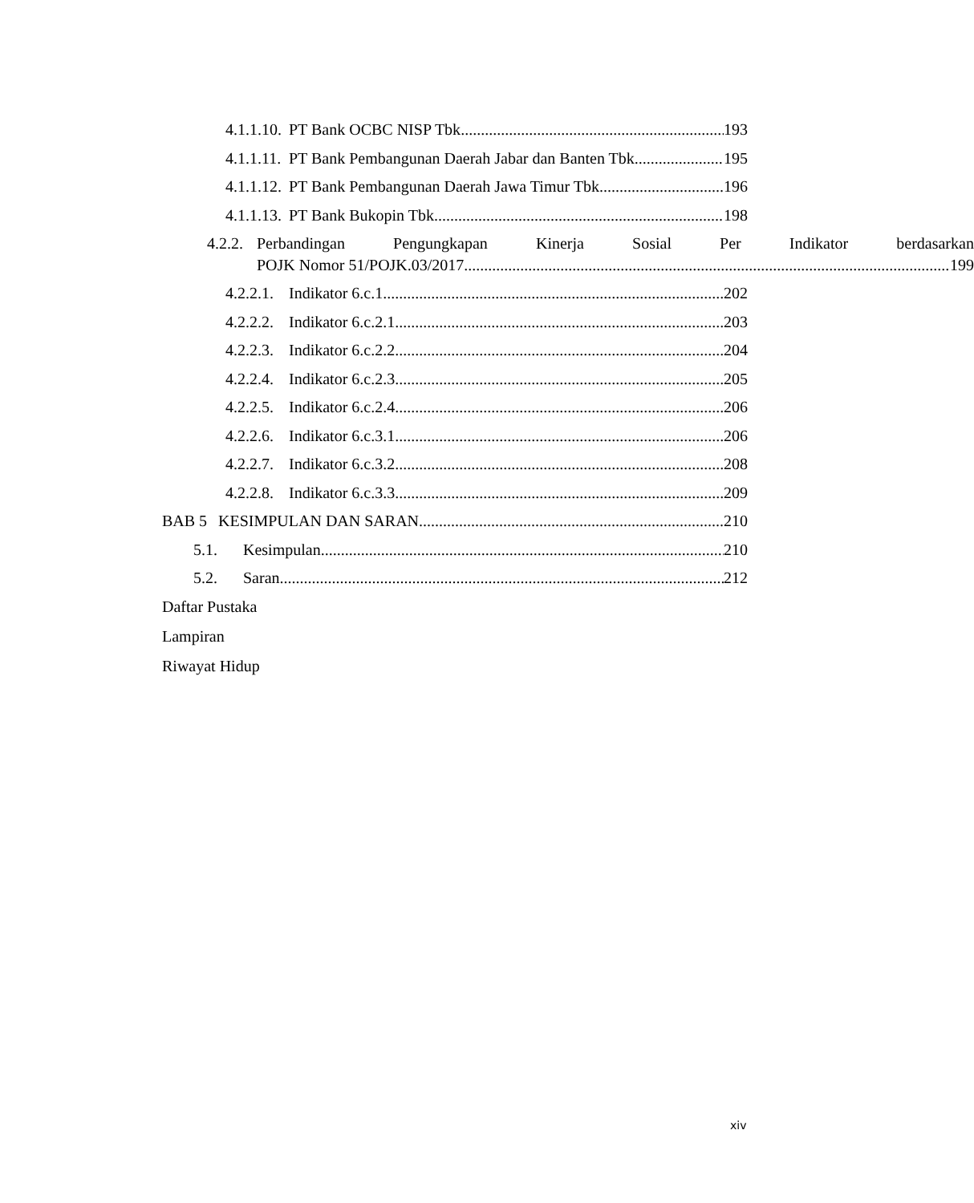4.1.1.10. PT Bank OCBC NISP Tbk 193
4.1.1.11. PT Bank Pembangunan Daerah Jabar dan Banten Tbk 195
4.1.1.12. PT Bank Pembangunan Daerah Jawa Timur Tbk 196
4.1.1.13. PT Bank Bukopin Tbk 198
4.2.2.
Perbandingan Pengungkapan Kinerja Sosial Per Indikator berdasarkan
POJK Nomor 51/POJK.03/2017 199
4.2.2.1. Indikator 6.c.1 202
4.2.2.2. Indikator 6.c.2.1 203
4.2.2.3. Indikator 6.c.2.2 204
4.2.2.4. Indikator 6.c.2.3 205
4.2.2.5. Indikator 6.c.2.4 206
4.2.2.6. Indikator 6.c.3.1 206
4.2.2.7. Indikator 6.c.3.2 208
4.2.2.8. Indikator 6.c.3.3 209
BAB 5 KESIMPULAN DAN SARAN 210
5.1. Kesimpulan 210
5.2. Saran 212
Daftar Pustaka
Lampiran
Riwayat Hidup
xiv